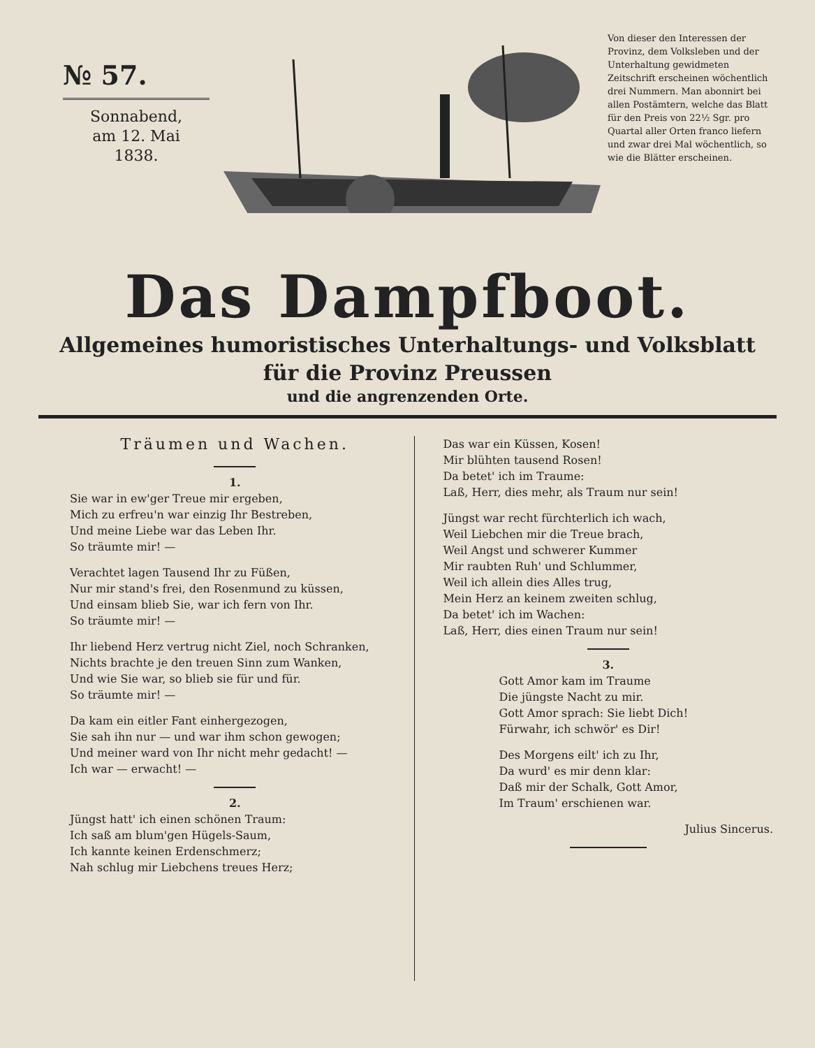№ 57.
Sonnabend,
am 12. Mai
1838.
Von dieser den Interessen der Provinz, dem Volksleben und der Unterhaltung gewidmeten Zeitschrift erscheinen wöchentlich drei Nummern. Man abonnirt bei allen Postämtern, welche das Blatt für den Preis von 22½ Sgr. pro Quartal aller Orten franco liefern und zwar drei Mal wöchentlich, so wie die Blätter erscheinen.
Das Dampfboot.
Allgemeines humoristisches Unterhaltungs- und Volksblatt
für die Provinz Preussen
und die angrenzenden Orte.
Träumen und Wachen.
1.
Sie war in ew'ger Treue mir ergeben,
Mich zu erfreu'n war einzig Ihr Bestreben,
Und meine Liebe war das Leben Ihr.
So träumte mir! —
Verachtet lagen Tausend Ihr zu Füßen,
Nur mir stand's frei, den Rosenmund zu küssen,
Und einsam blieb Sie, war ich fern von Ihr.
So träumte mir! —
Ihr liebend Herz vertrug nicht Ziel, noch Schranken,
Nichts brachte je den treuen Sinn zum Wanken,
Und wie Sie war, so blieb sie für und für.
So träumte mir! —
Da kam ein eitler Fant einhergezogen,
Sie sah ihn nur — und war ihm schon gewogen;
Und meiner ward von Ihr nicht mehr gedacht! —
Ich war — erwacht! —
2.
Jüngst hatt' ich einen schönen Traum:
Ich saß am blum'gen Hügels-Saum,
Ich kannte keinen Erdenschmerz;
Nah schlug mir Liebchens treues Herz;
Das war ein Küssen, Kosen!
Mir blühten tausend Rosen!
Da betet' ich im Traume:
Laß, Herr, dies mehr, als Traum nur sein!
Jüngst war recht fürchterlich ich wach,
Weil Liebchen mir die Treue brach,
Weil Angst und schwerer Kummer
Mir raubten Ruh' und Schlummer,
Weil ich allein dies Alles trug,
Mein Herz an keinem zweiten schlug,
Da betet' ich im Wachen:
Laß, Herr, dies einen Traum nur sein!
3.
Gott Amor kam im Traume
Die jüngste Nacht zu mir.
Gott Amor sprach: Sie liebt Dich!
Fürwahr, ich schwör' es Dir!
Des Morgens eilt' ich zu Ihr,
Da wurd' es mir denn klar:
Daß mir der Schalk, Gott Amor,
Im Traum' erschienen war.
Julius Sincerus.